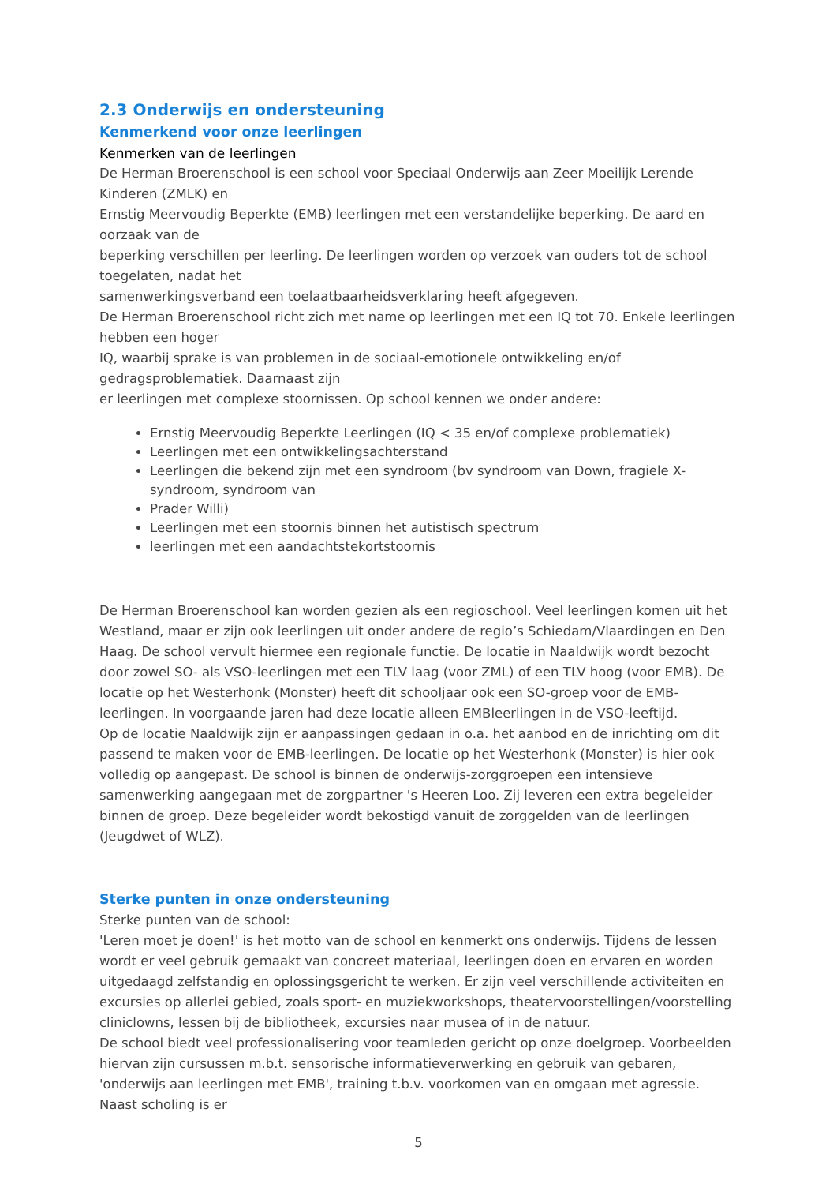2.3 Onderwijs en ondersteuning
Kenmerkend voor onze leerlingen
Kenmerken van de leerlingen
De Herman Broerenschool is een school voor Speciaal Onderwijs aan Zeer Moeilijk Lerende Kinderen (ZMLK) en
Ernstig Meervoudig Beperkte (EMB) leerlingen met een verstandelijke beperking. De aard en oorzaak van de
beperking verschillen per leerling. De leerlingen worden op verzoek van ouders tot de school toegelaten, nadat het
samenwerkingsverband een toelaatbaarheidsverklaring heeft afgegeven.
De Herman Broerenschool richt zich met name op leerlingen met een IQ tot 70. Enkele leerlingen hebben een hoger
IQ, waarbij sprake is van problemen in de sociaal-emotionele ontwikkeling en/of gedragsproblematiek. Daarnaast zijn
er leerlingen met complexe stoornissen. Op school kennen we onder andere:
Ernstig Meervoudig Beperkte Leerlingen (IQ < 35 en/of complexe problematiek)
Leerlingen met een ontwikkelingsachterstand
Leerlingen die bekend zijn met een syndroom (bv syndroom van Down, fragiele X-syndroom, syndroom van
Prader Willi)
Leerlingen met een stoornis binnen het autistisch spectrum
leerlingen met een aandachtstekortstoornis
De Herman Broerenschool kan worden gezien als een regioschool. Veel leerlingen komen uit het Westland, maar er zijn ook leerlingen uit onder andere de regio’s Schiedam/Vlaardingen en Den Haag. De school vervult hiermee een regionale functie. De locatie in Naaldwijk wordt bezocht door zowel SO- als VSO-leerlingen met een TLV laag (voor ZML) of een TLV hoog (voor EMB). De locatie op het Westerhonk (Monster) heeft dit schooljaar ook een SO-groep voor de EMB-leerlingen. In voorgaande jaren had deze locatie alleen EMBleerlingen in de VSO-leeftijd.
Op de locatie Naaldwijk zijn er aanpassingen gedaan in o.a. het aanbod en de inrichting om dit passend te maken voor de EMB-leerlingen. De locatie op het Westerhonk (Monster) is hier ook volledig op aangepast. De school is binnen de onderwijs-zorggroepen een intensieve samenwerking aangegaan met de zorgpartner 's Heeren Loo. Zij leveren een extra begeleider binnen de groep. Deze begeleider wordt bekostigd vanuit de zorggelden van de leerlingen (Jeugdwet of WLZ).
Sterke punten in onze ondersteuning
Sterke punten van de school:
'Leren moet je doen!' is het motto van de school en kenmerkt ons onderwijs. Tijdens de lessen wordt er veel gebruik gemaakt van concreet materiaal, leerlingen doen en ervaren en worden uitgedaagd zelfstandig en oplossingsgericht te werken. Er zijn veel verschillende activiteiten en excursies op allerlei gebied, zoals sport- en muziekworkshops, theatervoorstellingen/voorstelling cliniclowns, lessen bij de bibliotheek, excursies naar musea of in de natuur.
De school biedt veel professionalisering voor teamleden gericht op onze doelgroep. Voorbeelden hiervan zijn cursussen m.b.t. sensorische informatieverwerking en gebruik van gebaren, 'onderwijs aan leerlingen met EMB', training t.b.v. voorkomen van en omgaan met agressie. Naast scholing is er
5